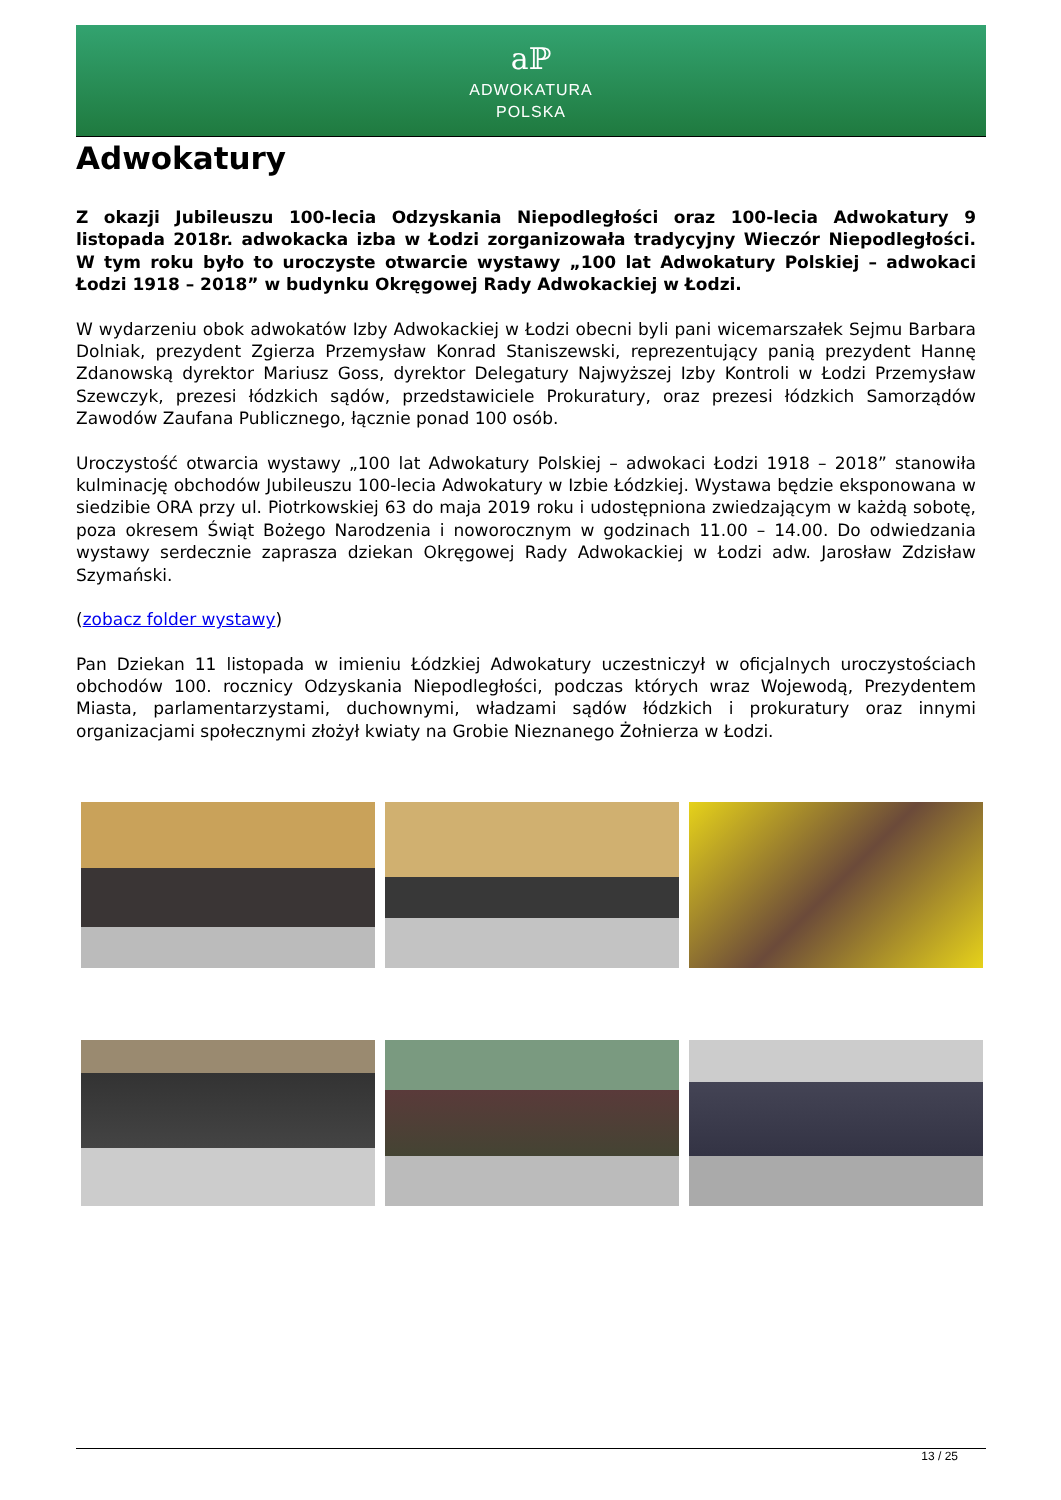aℙ
ADWOKATURA
POLSKA
Adwokatury
Z okazji Jubileuszu 100-lecia Odzyskania Niepodległości oraz 100-lecia Adwokatury 9 listopada 2018r. adwokacka izba w Łodzi zorganizowała tradycyjny Wieczór Niepodległości. W tym roku było to uroczyste otwarcie wystawy „100 lat Adwokatury Polskiej – adwokaci Łodzi 1918 – 2018” w budynku Okręgowej Rady Adwokackiej w Łodzi.
W wydarzeniu obok adwokatów Izby Adwokackiej w Łodzi obecni byli pani wicemarszałek Sejmu Barbara Dolniak, prezydent Zgierza Przemysław Konrad Staniszewski, reprezentujący panią prezydent Hannę Zdanowską dyrektor Mariusz Goss, dyrektor Delegatury Najwyższej Izby Kontroli w Łodzi Przemysław Szewczyk, prezesi łódzkich sądów, przedstawiciele Prokuratury, oraz prezesi łódzkich Samorządów Zawodów Zaufana Publicznego, łącznie ponad 100 osób.
Uroczystość otwarcia wystawy „100 lat Adwokatury Polskiej – adwokaci Łodzi 1918 – 2018” stanowiła kulminację obchodów Jubileuszu 100-lecia Adwokatury w Izbie Łódzkiej. Wystawa będzie eksponowana w siedzibie ORA przy ul. Piotrkowskiej 63 do maja 2019 roku i udostępniona zwiedzającym w każdą sobotę, poza okresem Świąt Bożego Narodzenia i noworocznym w godzinach 11.00 – 14.00. Do odwiedzania wystawy serdecznie zaprasza dziekan Okręgowej Rady Adwokackiej w Łodzi adw. Jarosław Zdzisław Szymański.
(zobacz folder wystawy)
Pan Dziekan 11 listopada w imieniu Łódzkiej Adwokatury uczestniczył w oficjalnych uroczystościach obchodów 100. rocznicy Odzyskania Niepodległości, podczas których wraz Wojewodą, Prezydentem Miasta, parlamentarzystami, duchownymi, władzami sądów łódzkich i prokuratury oraz innymi organizacjami społecznymi złożył kwiaty na Grobie Nieznanego Żołnierza w Łodzi.
13 / 25